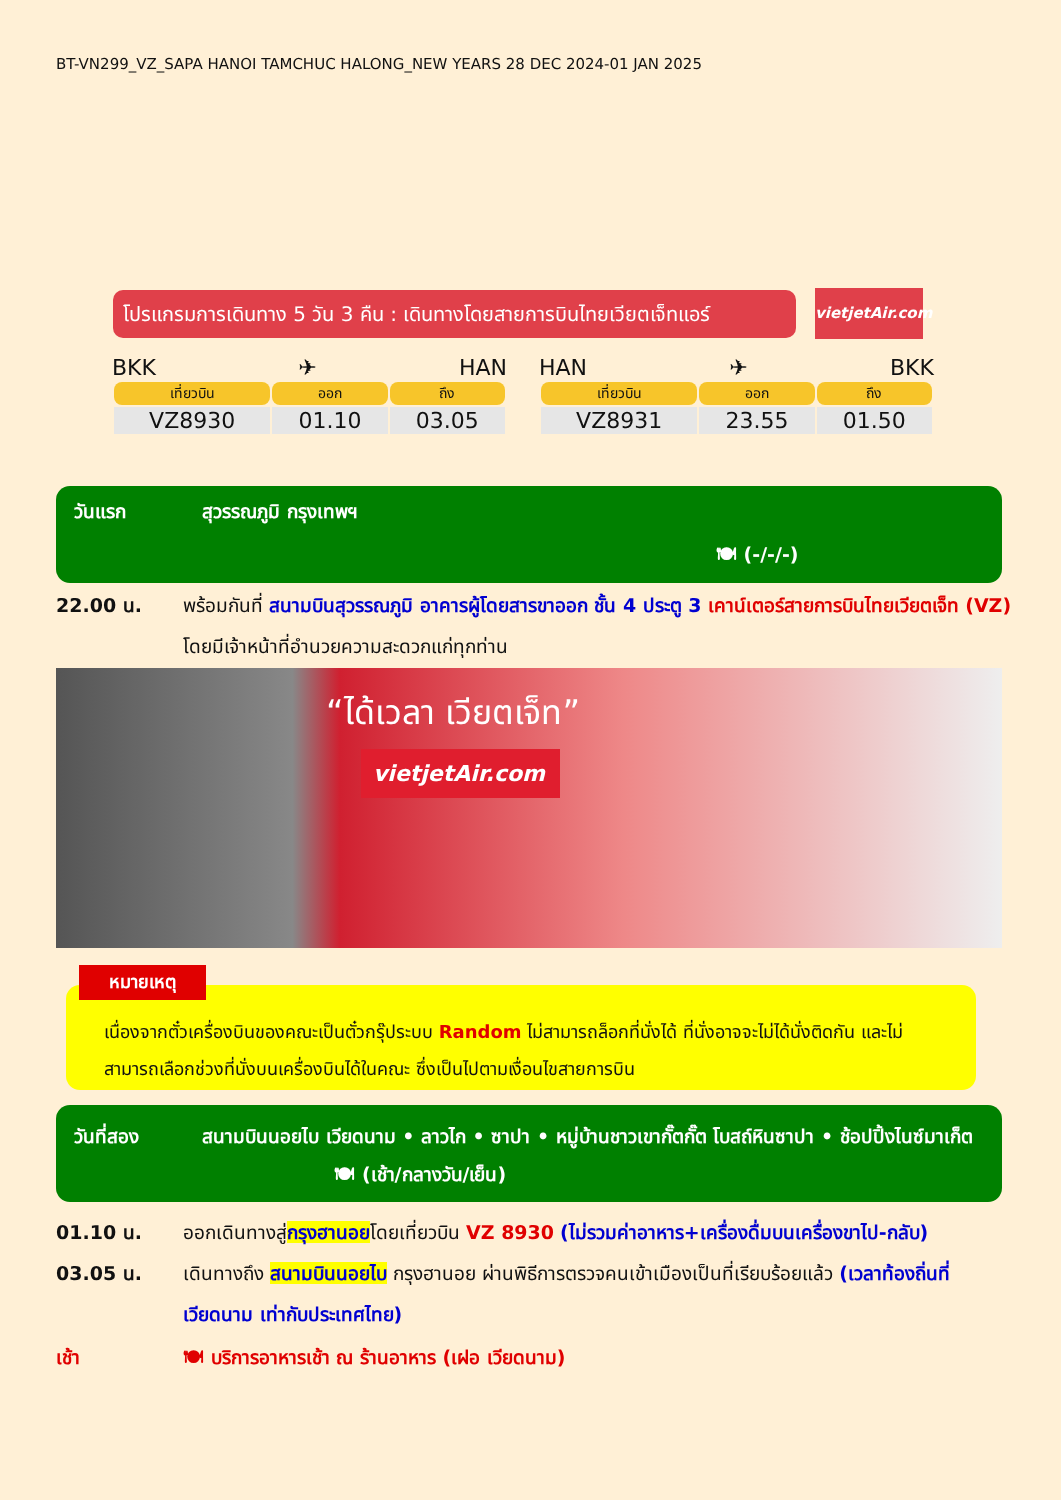BT-VN299_VZ_SAPA HANOI TAMCHUC HALONG_NEW YEARS 28 DEC 2024-01 JAN 2025
โปรแกรมการเดินทาง 5 วัน 3 คืน : เดินทางโดยสายการบินไทยเวียตเจ็ทแอร์
vietjetAir.com
BKK ✈ HAN
| เที่ยวบิน | ออก | ถึง |
| --- | --- | --- |
| VZ8930 | 01.10 | 03.05 |
HAN ✈ BKK
| เที่ยวบิน | ออก | ถึง |
| --- | --- | --- |
| VZ8931 | 23.55 | 01.50 |
วันแรก สุวรรณภูมิ กรุงเทพฯ
🍽 (-/-/-)
22.00 น. พร้อมกันที่ สนามบินสุวรรณภูมิ อาคารผู้โดยสารขาออก ชั้น 4 ประตู 3 เคาน์เตอร์สายการบินไทยเวียตเจ็ท (VZ) โดยมีเจ้าหน้าที่อำนวยความสะดวกแก่ทุกท่าน
“ได้เวลา เวียตเจ็ท”
vietjetAir.com
เนื่องจากตั๋วเครื่องบินของคณะเป็นตั๋วกรุ๊ประบบ Random ไม่สามารถล็อกที่นั่งได้ ที่นั่งอาจจะไม่ได้นั่งติดกัน และไม่สามารถเลือกช่วงที่นั่งบนเครื่องบินได้ในคณะ ซึ่งเป็นไปตามเงื่อนไขสายการบิน
หมายเหตุ
วันที่สอง สนามบินนอยไบ เวียดนาม • ลาวไก • ซาปา • หมู่บ้านชาวเขากั๊ตกั๊ต โบสถ์หินซาปา • ช้อปปิ้งไนซ์มาเก็ต 🍽 (เช้า/กลางวัน/เย็น)
01.10 น. ออกเดินทางสู่กรุงฮานอยโดยเที่ยวบิน VZ 8930 (ไม่รวมค่าอาหาร+เครื่องดื่มบนเครื่องขาไป-กลับ)
03.05 น. เดินทางถึง สนามบินนอยไบ กรุงฮานอย ผ่านพิธีการตรวจคนเข้าเมืองเป็นที่เรียบร้อยแล้ว (เวลาท้องถิ่นที่เวียดนาม เท่ากับประเทศไทย)
เช้า 🍽 บริการอาหารเช้า ณ ร้านอาหาร (เฝอ เวียดนาม)